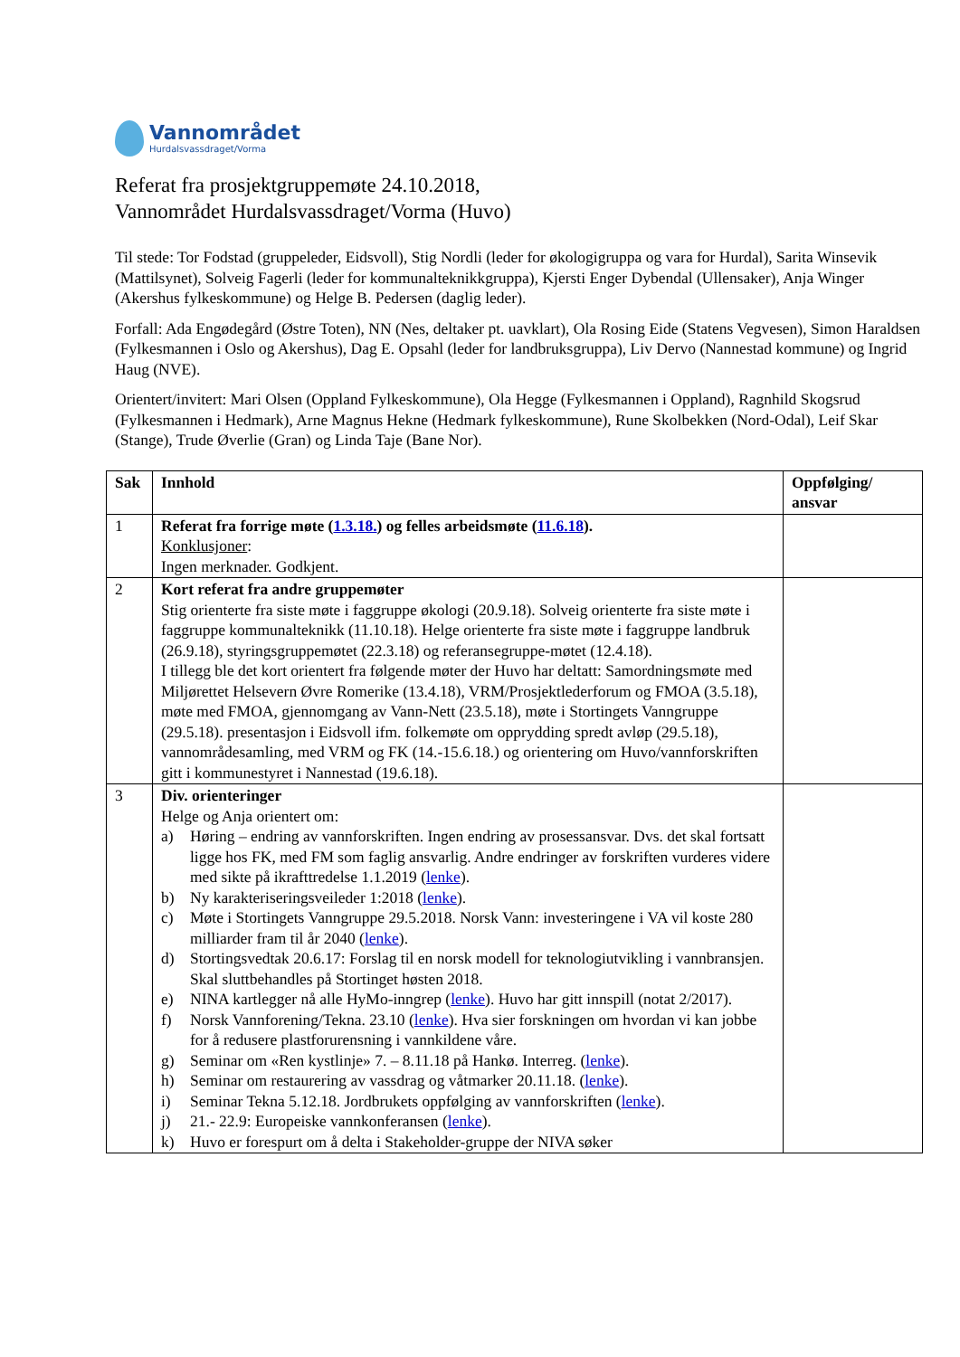Vannområdet
Hurdalsvassdraget/Vorma
Referat fra prosjektgruppemøte 24.10.2018,
Vannområdet Hurdalsvassdraget/Vorma (Huvo)
Til stede: Tor Fodstad (gruppeleder, Eidsvoll), Stig Nordli (leder for økologigruppa og vara for Hurdal), Sarita Winsevik (Mattilsynet), Solveig Fagerli (leder for kommunalteknikkgruppa), Kjersti Enger Dybendal (Ullensaker), Anja Winger (Akershus fylkeskommune) og Helge B. Pedersen (daglig leder).
Forfall: Ada Engødegård (Østre Toten), NN (Nes, deltaker pt. uavklart), Ola Rosing Eide (Statens Vegvesen), Simon Haraldsen (Fylkesmannen i Oslo og Akershus), Dag E. Opsahl (leder for landbruksgruppa), Liv Dervo (Nannestad kommune) og Ingrid Haug (NVE).
Orientert/invitert: Mari Olsen (Oppland Fylkeskommune), Ola Hegge (Fylkesmannen i Oppland), Ragnhild Skogsrud (Fylkesmannen i Hedmark), Arne Magnus Hekne (Hedmark fylkeskommune), Rune Skolbekken (Nord-Odal), Leif Skar (Stange), Trude Øverlie (Gran) og Linda Taje (Bane Nor).
| Sak | Innhold | Oppfølging/ ansvar |
| --- | --- | --- |
| 1 | Referat fra forrige møte ( 1.3.18. ) og felles arbeidsmøte ( 11.6.18 ). Konklusjoner : Ingen merknader. Godkjent. | |
| 2 | Kort referat fra andre gruppemøter Stig orienterte fra siste møte i faggruppe økologi (20.9.18). Solveig orienterte fra siste møte i faggruppe kommunalteknikk (11.10.18). Helge orienterte fra siste møte i faggruppe landbruk (26.9.18), styringsgruppemøtet (22.3.18) og referansegruppe-møtet (12.4.18). I tillegg ble det kort orientert fra følgende møter der Huvo har deltatt: Samordningsmøte med Miljørettet Helsevern Øvre Romerike (13.4.18), VRM/Prosjektlederforum og FMOA (3.5.18), møte med FMOA, gjennomgang av Vann-Nett (23.5.18), møte i Stortingets Vanngruppe (29.5.18). presentasjon i Eidsvoll ifm. folkemøte om opprydding spredt avløp (29.5.18), vannområdesamling, med VRM og FK (14.-15.6.18.) og orientering om Huvo/vannforskriften gitt i kommunestyret i Nannestad (19.6.18). | |
| 3 | Div. orienteringer Helge og Anja orientert om: a) Høring – endring av vannforskriften. Ingen endring av prosessansvar. Dvs. det skal fortsatt ligge hos FK, med FM som faglig ansvarlig. Andre endringer av forskriften vurderes videre med sikte på ikrafttredelse 1.1.2019 ( lenke ). b) Ny karakteriseringsveileder 1:2018 ( lenke ). c) Møte i Stortingets Vanngruppe 29.5.2018. Norsk Vann: investeringene i VA vil koste 280 milliarder fram til år 2040 ( lenke ). d) Stortingsvedtak 20.6.17: Forslag til en norsk modell for teknologiutvikling i vannbransjen. Skal sluttbehandles på Stortinget høsten 2018. e) NINA kartlegger nå alle HyMo-inngrep ( lenke ). Huvo har gitt innspill (notat 2/2017). f) Norsk Vannforening/Tekna. 23.10 ( lenke ). Hva sier forskningen om hvordan vi kan jobbe for å redusere plastforurensning i vannkildene våre. g) Seminar om «Ren kystlinje» 7. – 8.11.18 på Hankø. Interreg. ( lenke ). h) Seminar om restaurering av vassdrag og våtmarker 20.11.18. ( lenke ). i) Seminar Tekna 5.12.18. Jordbrukets oppfølging av vannforskriften ( lenke ). j) 21.- 22.9: Europeiske vannkonferansen ( lenke ). k) Huvo er forespurt om å delta i Stakeholder-gruppe der NIVA søker | |